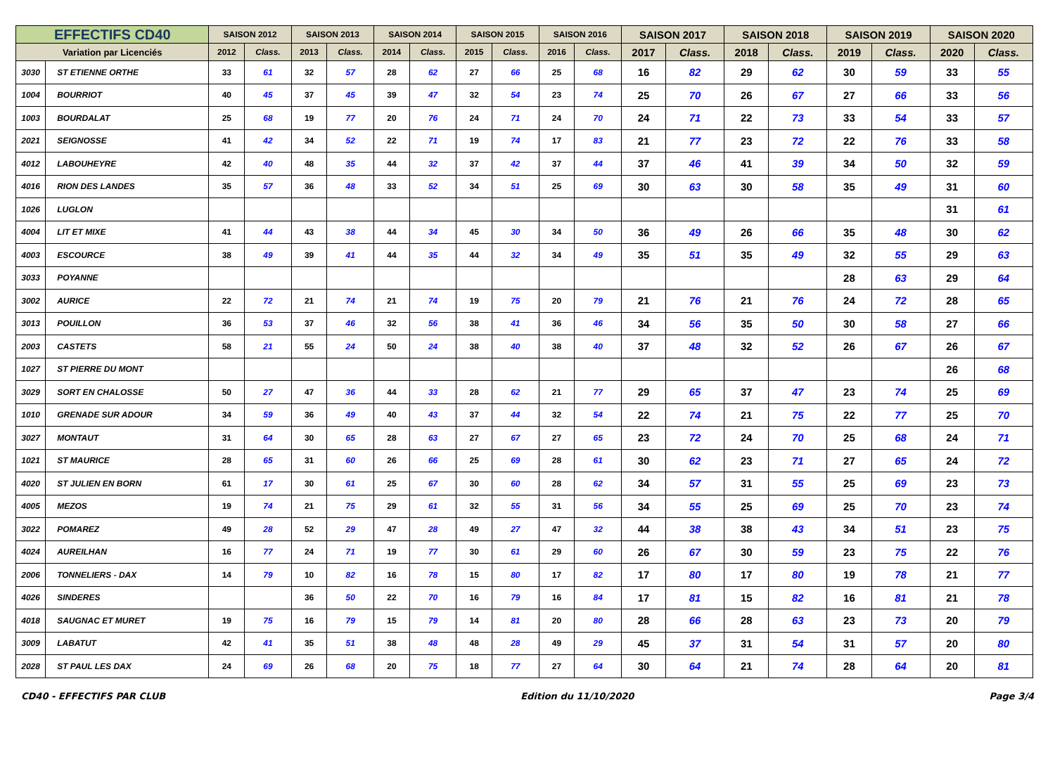| EFFECTIFS CD40 | | SAISON 2012 | | SAISON 2013 | | SAISON 2014 | | SAISON 2015 | | SAISON 2016 | | SAISON 2017 | | SAISON 2018 | | SAISON 2019 | | SAISON 2020 | |
| --- | --- | --- | --- | --- | --- | --- | --- | --- | --- | --- | --- | --- | --- | --- | --- | --- | --- | --- | --- |
| Variation par Licenciés | | 2012 | Class. | 2013 | Class. | 2014 | Class. | 2015 | Class. | 2016 | Class. | 2017 | Class. | 2018 | Class. | 2019 | Class. | 2020 | Class. |
| 3030 | ST ETIENNE ORTHE | 33 | 61 | 32 | 57 | 28 | 62 | 27 | 66 | 25 | 68 | 16 | 82 | 29 | 62 | 30 | 59 | 33 | 55 |
| 1004 | BOURRIOT | 40 | 45 | 37 | 45 | 39 | 47 | 32 | 54 | 23 | 74 | 25 | 70 | 26 | 67 | 27 | 66 | 33 | 56 |
| 1003 | BOURDALAT | 25 | 68 | 19 | 77 | 20 | 76 | 24 | 71 | 24 | 70 | 24 | 71 | 22 | 73 | 33 | 54 | 33 | 57 |
| 2021 | SEIGNOSSE | 41 | 42 | 34 | 52 | 22 | 71 | 19 | 74 | 17 | 83 | 21 | 77 | 23 | 72 | 22 | 76 | 33 | 58 |
| 4012 | LABOUHEYRE | 42 | 40 | 48 | 35 | 44 | 32 | 37 | 42 | 37 | 44 | 37 | 46 | 41 | 39 | 34 | 50 | 32 | 59 |
| 4016 | RION DES LANDES | 35 | 57 | 36 | 48 | 33 | 52 | 34 | 51 | 25 | 69 | 30 | 63 | 30 | 58 | 35 | 49 | 31 | 60 |
| 1026 | LUGLON | | | | | | | | | | | | | | | | | 31 | 61 |
| 4004 | LIT ET MIXE | 41 | 44 | 43 | 38 | 44 | 34 | 45 | 30 | 34 | 50 | 36 | 49 | 26 | 66 | 35 | 48 | 30 | 62 |
| 4003 | ESCOURCE | 38 | 49 | 39 | 41 | 44 | 35 | 44 | 32 | 34 | 49 | 35 | 51 | 35 | 49 | 32 | 55 | 29 | 63 |
| 3033 | POYANNE | | | | | | | | | | | | | | | 28 | 63 | 29 | 64 |
| 3002 | AURICE | 22 | 72 | 21 | 74 | 21 | 74 | 19 | 75 | 20 | 79 | 21 | 76 | 21 | 76 | 24 | 72 | 28 | 65 |
| 3013 | POUILLON | 36 | 53 | 37 | 46 | 32 | 56 | 38 | 41 | 36 | 46 | 34 | 56 | 35 | 50 | 30 | 58 | 27 | 66 |
| 2003 | CASTETS | 58 | 21 | 55 | 24 | 50 | 24 | 38 | 40 | 38 | 40 | 37 | 48 | 32 | 52 | 26 | 67 | 26 | 67 |
| 1027 | ST PIERRE DU MONT | | | | | | | | | | | | | | | | | 26 | 68 |
| 3029 | SORT EN CHALOSSE | 50 | 27 | 47 | 36 | 44 | 33 | 28 | 62 | 21 | 77 | 29 | 65 | 37 | 47 | 23 | 74 | 25 | 69 |
| 1010 | GRENADE SUR ADOUR | 34 | 59 | 36 | 49 | 40 | 43 | 37 | 44 | 32 | 54 | 22 | 74 | 21 | 75 | 22 | 77 | 25 | 70 |
| 3027 | MONTAUT | 31 | 64 | 30 | 65 | 28 | 63 | 27 | 67 | 27 | 65 | 23 | 72 | 24 | 70 | 25 | 68 | 24 | 71 |
| 1021 | ST MAURICE | 28 | 65 | 31 | 60 | 26 | 66 | 25 | 69 | 28 | 61 | 30 | 62 | 23 | 71 | 27 | 65 | 24 | 72 |
| 4020 | ST JULIEN EN BORN | 61 | 17 | 30 | 61 | 25 | 67 | 30 | 60 | 28 | 62 | 34 | 57 | 31 | 55 | 25 | 69 | 23 | 73 |
| 4005 | MEZOS | 19 | 74 | 21 | 75 | 29 | 61 | 32 | 55 | 31 | 56 | 34 | 55 | 25 | 69 | 25 | 70 | 23 | 74 |
| 3022 | POMAREZ | 49 | 28 | 52 | 29 | 47 | 28 | 49 | 27 | 47 | 32 | 44 | 38 | 38 | 43 | 34 | 51 | 23 | 75 |
| 4024 | AUREILHAN | 16 | 77 | 24 | 71 | 19 | 77 | 30 | 61 | 29 | 60 | 26 | 67 | 30 | 59 | 23 | 75 | 22 | 76 |
| 2006 | TONNELIERS - DAX | 14 | 79 | 10 | 82 | 16 | 78 | 15 | 80 | 17 | 82 | 17 | 80 | 17 | 80 | 19 | 78 | 21 | 77 |
| 4026 | SINDERES | | | 36 | 50 | 22 | 70 | 16 | 79 | 16 | 84 | 17 | 81 | 15 | 82 | 16 | 81 | 21 | 78 |
| 4018 | SAUGNAC ET MURET | 19 | 75 | 16 | 79 | 15 | 79 | 14 | 81 | 20 | 80 | 28 | 66 | 28 | 63 | 23 | 73 | 20 | 79 |
| 3009 | LABATUT | 42 | 41 | 35 | 51 | 38 | 48 | 48 | 28 | 49 | 29 | 45 | 37 | 31 | 54 | 31 | 57 | 20 | 80 |
| 2028 | ST PAUL LES DAX | 24 | 69 | 26 | 68 | 20 | 75 | 18 | 77 | 27 | 64 | 30 | 64 | 21 | 74 | 28 | 64 | 20 | 81 |
CD40 - EFFECTIFS PAR CLUB Edition du 11/10/2020 Page 3/4